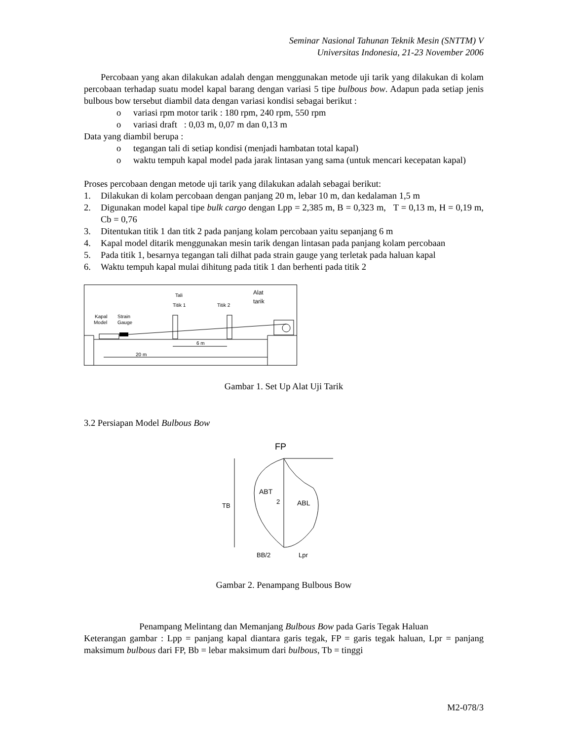Seminar Nasional Tahunan Teknik Mesin (SNTTM) V
Universitas Indonesia, 21-23 November 2006
Percobaan yang akan dilakukan adalah dengan menggunakan metode uji tarik yang dilakukan di kolam percobaan terhadap suatu model kapal barang dengan variasi 5 tipe bulbous bow. Adapun pada setiap jenis bulbous bow tersebut diambil data dengan variasi kondisi sebagai berikut :
o variasi rpm motor tarik : 180 rpm, 240 rpm, 550 rpm
o variasi draft : 0,03 m, 0,07 m dan 0,13 m
Data yang diambil berupa :
o tegangan tali di setiap kondisi (menjadi hambatan total kapal)
o waktu tempuh kapal model pada jarak lintasan yang sama (untuk mencari kecepatan kapal)
Proses percobaan dengan metode uji tarik yang dilakukan adalah sebagai berikut:
1. Dilakukan di kolam percobaan dengan panjang 20 m, lebar 10 m, dan kedalaman 1,5 m
2. Digunakan model kapal tipe bulk cargo dengan Lpp = 2,385 m, B = 0,323 m, T = 0,13 m, H = 0,19 m, Cb = 0,76
3. Ditentukan titik 1 dan titk 2 pada panjang kolam percobaan yaitu sepanjang 6 m
4. Kapal model ditarik menggunakan mesin tarik dengan lintasan pada panjang kolam percobaan
5. Pada titik 1, besarnya tegangan tali dilhat pada strain gauge yang terletak pada haluan kapal
6. Waktu tempuh kapal mulai dihitung pada titik 1 dan berhenti pada titik 2
Tali
Titik 1
Titik 2
Alat
tarik
Kapal
Strain
Model
Gauge
6 m
20 m
Gambar 1. Set Up Alat Uji Tarik
3.2 Persiapan Model Bulbous Bow
FP
TB
ABT
2
ABL
BB/2
Lpr
Gambar 2. Penampang Bulbous Bow
Penampang Melintang dan Memanjang Bulbous Bow pada Garis Tegak Haluan
Keterangan gambar : Lpp = panjang kapal diantara garis tegak, FP = garis tegak haluan, Lpr = panjang maksimum bulbous dari FP, Bb = lebar maksimum dari bulbous, Tb = tinggi
M2-078/3